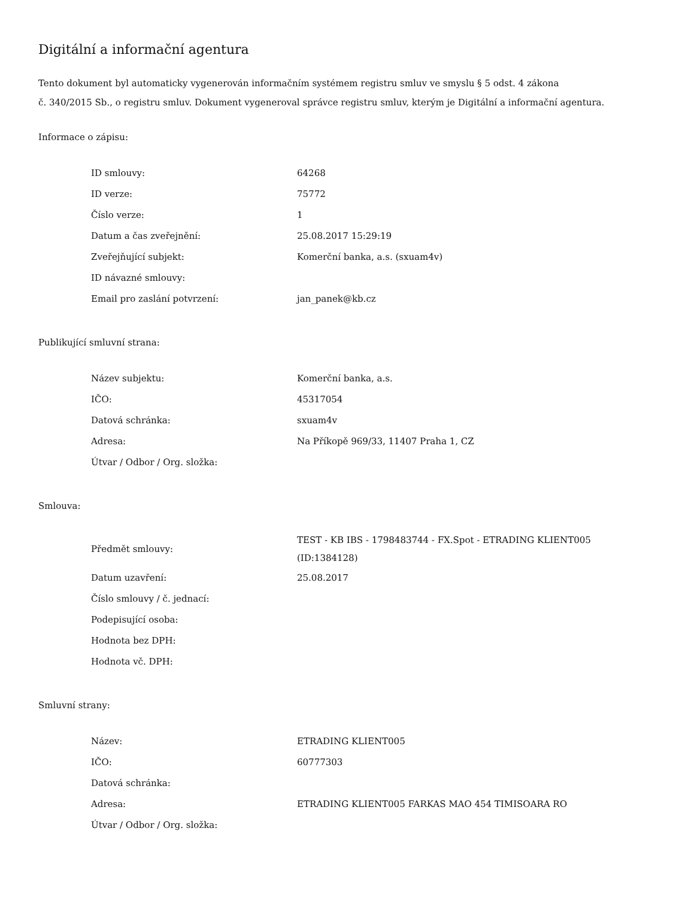Digitální a informační agentura
Tento dokument byl automaticky vygenerován informačním systémem registru smluv ve smyslu § 5 odst. 4 zákona
č. 340/2015 Sb., o registru smluv. Dokument vygeneroval správce registru smluv, kterým je Digitální a informační agentura.
Informace o zápisu:
| ID smlouvy: | 64268 |
| ID verze: | 75772 |
| Číslo verze: | 1 |
| Datum a čas zveřejnění: | 25.08.2017 15:29:19 |
| Zveřejňující subjekt: | Komerční banka, a.s. (sxuam4v) |
| ID návazné smlouvy: | |
| Email pro zaslání potvrzení: | jan_panek@kb.cz |
Publikující smluvní strana:
| Název subjektu: | Komerční banka, a.s. |
| IČO: | 45317054 |
| Datová schránka: | sxuam4v |
| Adresa: | Na Příkopě 969/33, 11407 Praha 1, CZ |
| Útvar / Odbor / Org. složka: | |
Smlouva:
| Předmět smlouvy: | TEST - KB IBS - 1798483744 - FX.Spot - ETRADING KLIENT005 (ID:1384128) |
| Datum uzavření: | 25.08.2017 |
| Číslo smlouvy / č. jednací: | |
| Podepisující osoba: | |
| Hodnota bez DPH: | |
| Hodnota vč. DPH: | |
Smluvní strany:
| Název: | ETRADING KLIENT005 |
| IČO: | 60777303 |
| Datová schránka: | |
| Adresa: | ETRADING KLIENT005 FARKAS MAO 454 TIMISOARA RO |
| Útvar / Odbor / Org. složka: | |